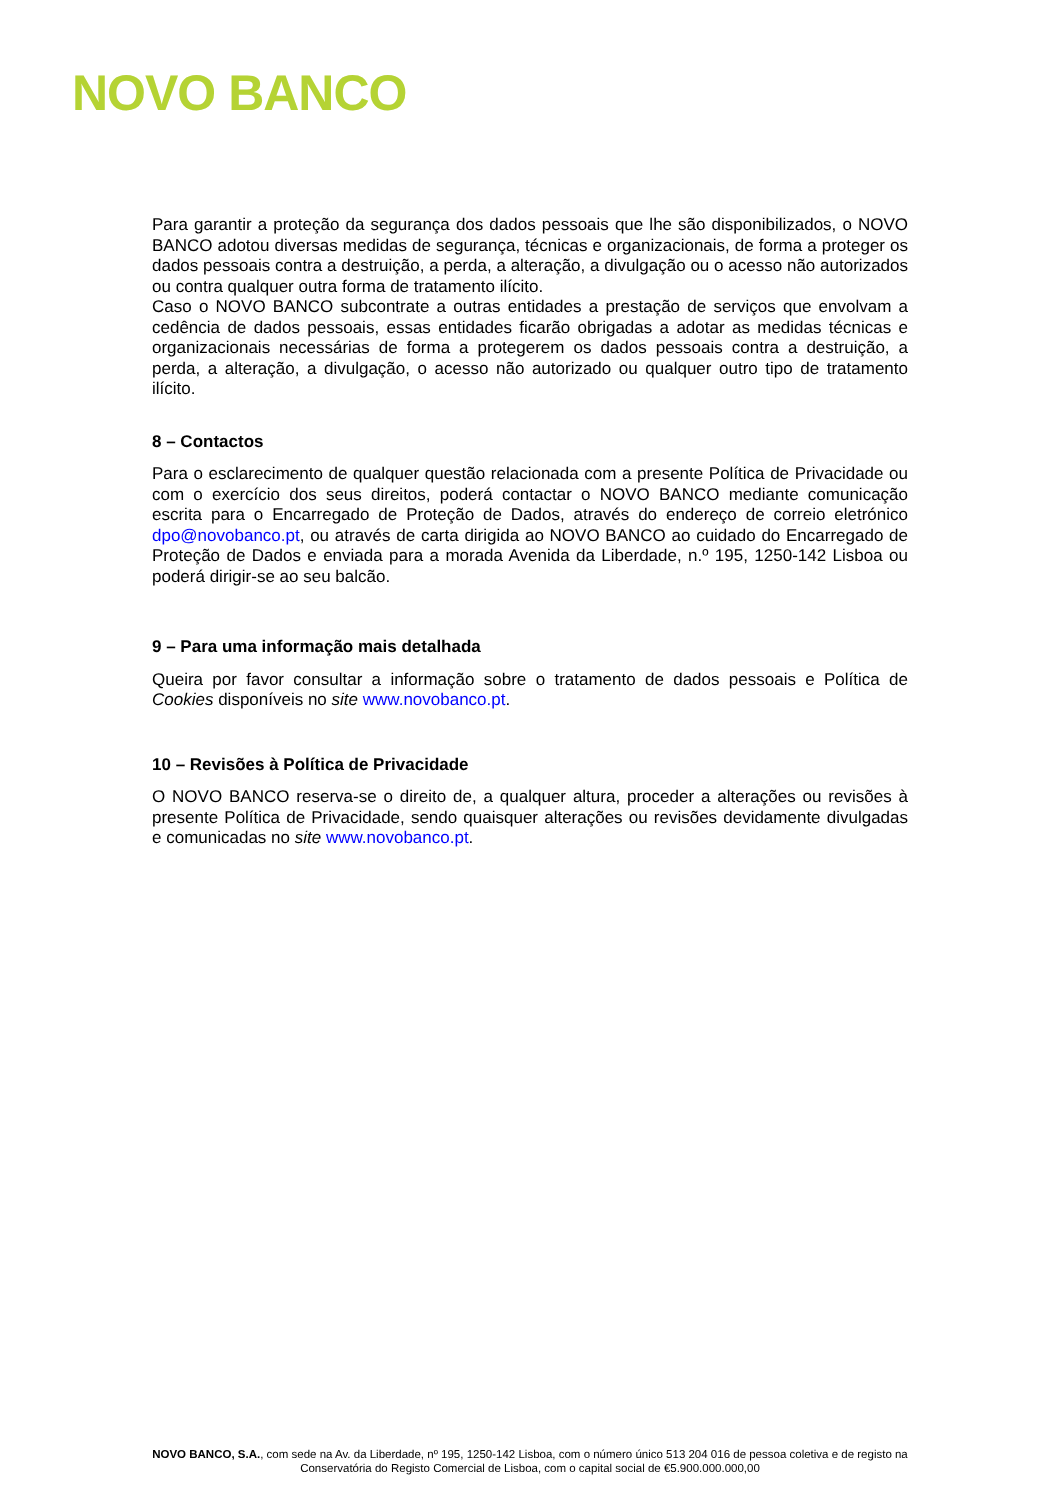NOVO BANCO
Para garantir a proteção da segurança dos dados pessoais que lhe são disponibilizados, o NOVO BANCO adotou diversas medidas de segurança, técnicas e organizacionais, de forma a proteger os dados pessoais contra a destruição, a perda, a alteração, a divulgação ou o acesso não autorizados ou contra qualquer outra forma de tratamento ilícito.
Caso o NOVO BANCO subcontrate a outras entidades a prestação de serviços que envolvam a cedência de dados pessoais, essas entidades ficarão obrigadas a adotar as medidas técnicas e organizacionais necessárias de forma a protegerem os dados pessoais contra a destruição, a perda, a alteração, a divulgação, o acesso não autorizado ou qualquer outro tipo de tratamento ilícito.
8 – Contactos
Para o esclarecimento de qualquer questão relacionada com a presente Política de Privacidade ou com o exercício dos seus direitos, poderá contactar o NOVO BANCO mediante comunicação escrita para o Encarregado de Proteção de Dados, através do endereço de correio eletrónico dpo@novobanco.pt, ou através de carta dirigida ao NOVO BANCO ao cuidado do Encarregado de Proteção de Dados e enviada para a morada Avenida da Liberdade, n.º 195, 1250-142 Lisboa ou poderá dirigir-se ao seu balcão.
9 – Para uma informação mais detalhada
Queira por favor consultar a informação sobre o tratamento de dados pessoais e Política de Cookies disponíveis no site www.novobanco.pt.
10 – Revisões à Política de Privacidade
O NOVO BANCO reserva-se o direito de, a qualquer altura, proceder a alterações ou revisões à presente Política de Privacidade, sendo quaisquer alterações ou revisões devidamente divulgadas e comunicadas no site www.novobanco.pt.
NOVO BANCO, S.A., com sede na Av. da Liberdade, nº 195, 1250-142 Lisboa, com o número único 513 204 016 de pessoa coletiva e de registo na Conservatória do Registo Comercial de Lisboa, com o capital social de €5.900.000.000,00